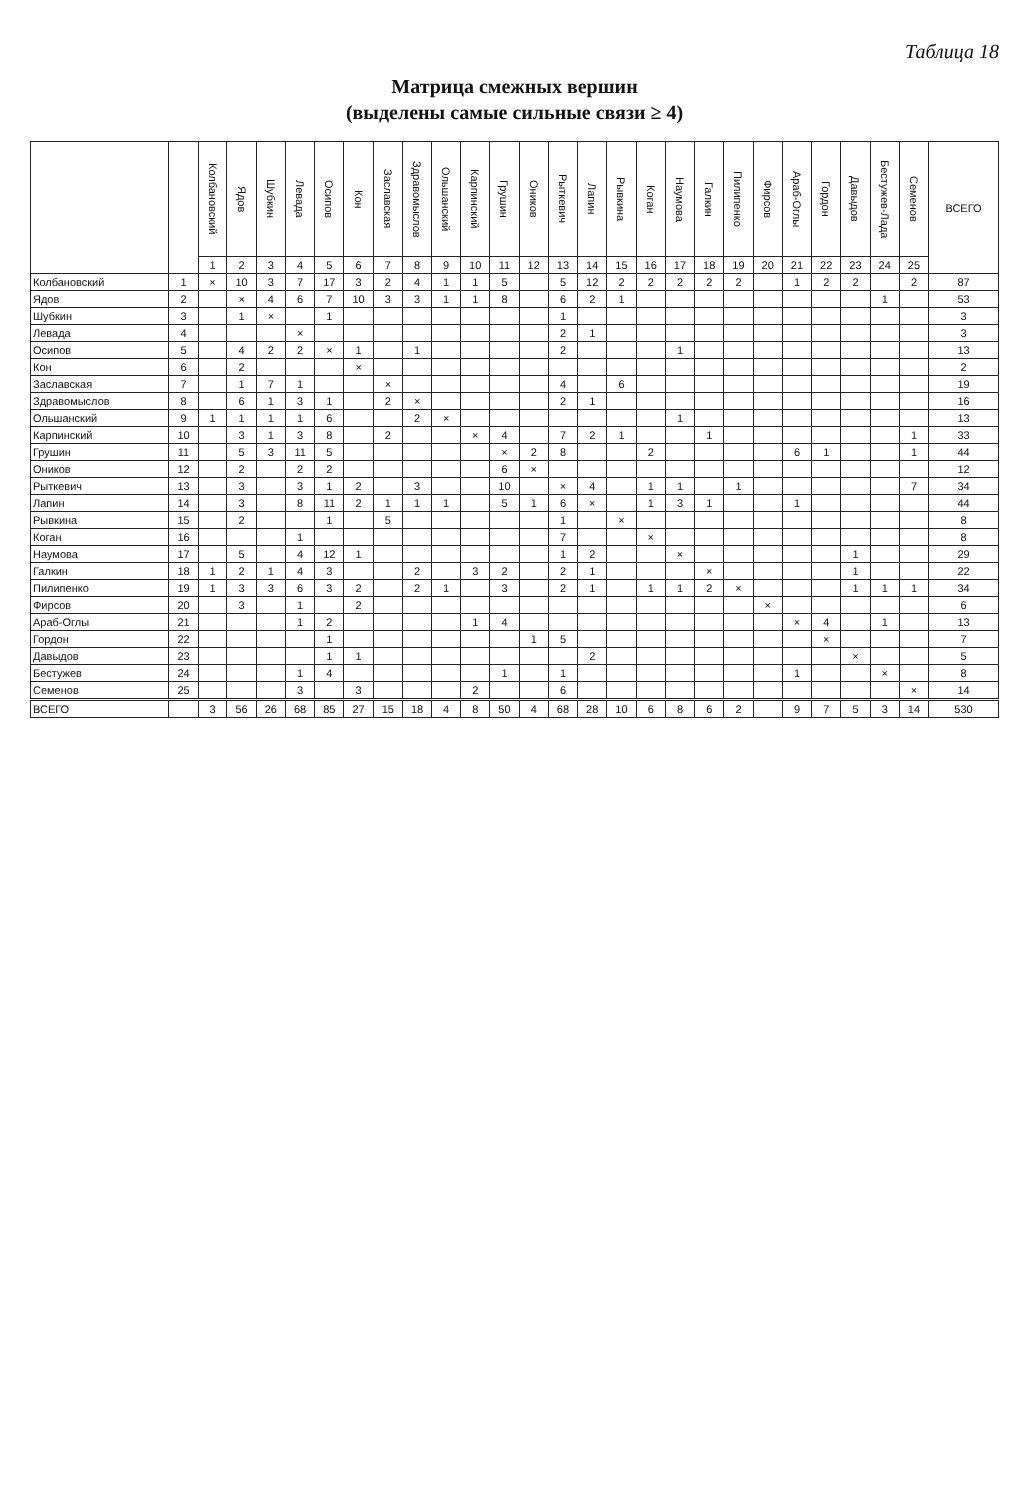Таблица 18
Матрица смежных вершин
(выделены самые сильные связи ≥ 4)
| | | Колбановский | Ядов | Шубкин | Левада | Осипов | Кон | Заславская | Здравомыслов | Ольшанский | Карпинский | Грушин | Оников | Рыткевич | Лапин | Рывкина | Коган | Наумова | Галкин | Пилипенко | Фирсов | Араб-Оглы | Гордон | Давыдов | Бестужев-Лада | Семенов | ВСЕГО |
| --- | --- | --- | --- | --- | --- | --- | --- | --- | --- | --- | --- | --- | --- | --- | --- | --- | --- | --- | --- | --- | --- | --- | --- | --- | --- | --- | --- |
| | | 1 | 2 | 3 | 4 | 5 | 6 | 7 | 8 | 9 | 10 | 11 | 12 | 13 | 14 | 15 | 16 | 17 | 18 | 19 | 20 | 21 | 22 | 23 | 24 | 25 | |
| Колбановский | 1 | × | 10 | 3 | 7 | 17 | 3 | 2 | 4 | 1 | 1 | 5 | | 5 | 12 | 2 | 2 | 2 | 2 | 2 | | 1 | 2 | 2 | | 2 | 87 |
| Ядов | 2 | | × | 4 | 6 | 7 | 10 | 3 | 3 | 1 | 1 | 8 | | 6 | 2 | 1 | | | | | | | | | 1 | | 53 |
| Шубкин | 3 | | 1 | × | | 1 | | | | | | | | 1 | | | | | | | | | | | | | 3 |
| Левада | 4 | | | | × | | | | | | | | | 2 | 1 | | | | | | | | | | | | 3 |
| Осипов | 5 | | 4 | 2 | 2 | × | 1 | | 1 | | | | | 2 | | | | 1 | | | | | | | | | 13 |
| Кон | 6 | | 2 | | | | × | | | | | | | | | | | | | | | | | | | | 2 |
| Заславская | 7 | | 1 | 7 | 1 | | | × | | | | | | 4 | | 6 | | | | | | | | | | | 19 |
| Здравомыслов | 8 | | 6 | 1 | 3 | 1 | | 2 | × | | | | | 2 | 1 | | | | | | | | | | | | 16 |
| Ольшанский | 9 | 1 | 1 | 1 | 1 | 6 | | | 2 | × | | | | | | | | 1 | | | | | | | | | 13 |
| Карпинский | 10 | | 3 | 1 | 3 | 8 | | 2 | | | × | 4 | | 7 | 2 | 1 | | | 1 | | | | | | | 1 | 33 |
| Грушин | 11 | | 5 | 3 | 11 | 5 | | | | | | × | 2 | 8 | | | 2 | | | | | 6 | 1 | | | 1 | 44 |
| Оников | 12 | | 2 | | 2 | 2 | | | | | | 6 | × | | | | | | | | | | | | | | 12 |
| Рыткевич | 13 | | 3 | | 3 | 1 | 2 | | 3 | | | 10 | | × | 4 | | 1 | 1 | | 1 | | | | | | 7 | 34 |
| Лапин | 14 | | 3 | | 8 | 11 | 2 | 1 | 1 | 1 | | 5 | 1 | 6 | × | | 1 | 3 | 1 | | | 1 | | | | | 44 |
| Рывкина | 15 | | 2 | | | 1 | | 5 | | | | | | 1 | | × | | | | | | | | | | | 8 |
| Коган | 16 | | | | 1 | | | | | | | | | 7 | | | × | | | | | | | | | | 8 |
| Наумова | 17 | | 5 | | 4 | 12 | 1 | | | | | | | 1 | 2 | | | × | | | | | | 1 | | | 29 |
| Галкин | 18 | 1 | 2 | 1 | 4 | 3 | | | 2 | | 3 | 2 | | 2 | 1 | | | | × | | | | | 1 | | | 22 |
| Пилипенко | 19 | 1 | 3 | 3 | 6 | 3 | 2 | | 2 | 1 | | 3 | | 2 | 1 | | 1 | 1 | 2 | × | | | | 1 | 1 | 1 | 34 |
| Фирсов | 20 | | 3 | | 1 | | 2 | | | | | | | | | | | | | | × | | | | | | 6 |
| Араб-Оглы | 21 | | | | 1 | 2 | | | | | 1 | 4 | | | | | | | | | | × | 4 | | 1 | | 13 |
| Гордон | 22 | | | | | 1 | | | | | | | 1 | 5 | | | | | | | | | × | | | | 7 |
| Давыдов | 23 | | | | | 1 | 1 | | | | | | | | 2 | | | | | | | | | × | | | 5 |
| Бестужев | 24 | | | | 1 | 4 | | | | | | 1 | | 1 | | | | | | | | 1 | | | × | | 8 |
| Семенов | 25 | | | | 3 | | 3 | | | | 2 | | | 6 | | | | | | | | | | | | × | 14 |
| ВСЕГО | | 3 | 56 | 26 | 68 | 85 | 27 | 15 | 18 | 4 | 8 | 50 | 4 | 68 | 28 | 10 | 6 | 8 | 6 | 2 | | 9 | 7 | 5 | 3 | 14 | 530 |